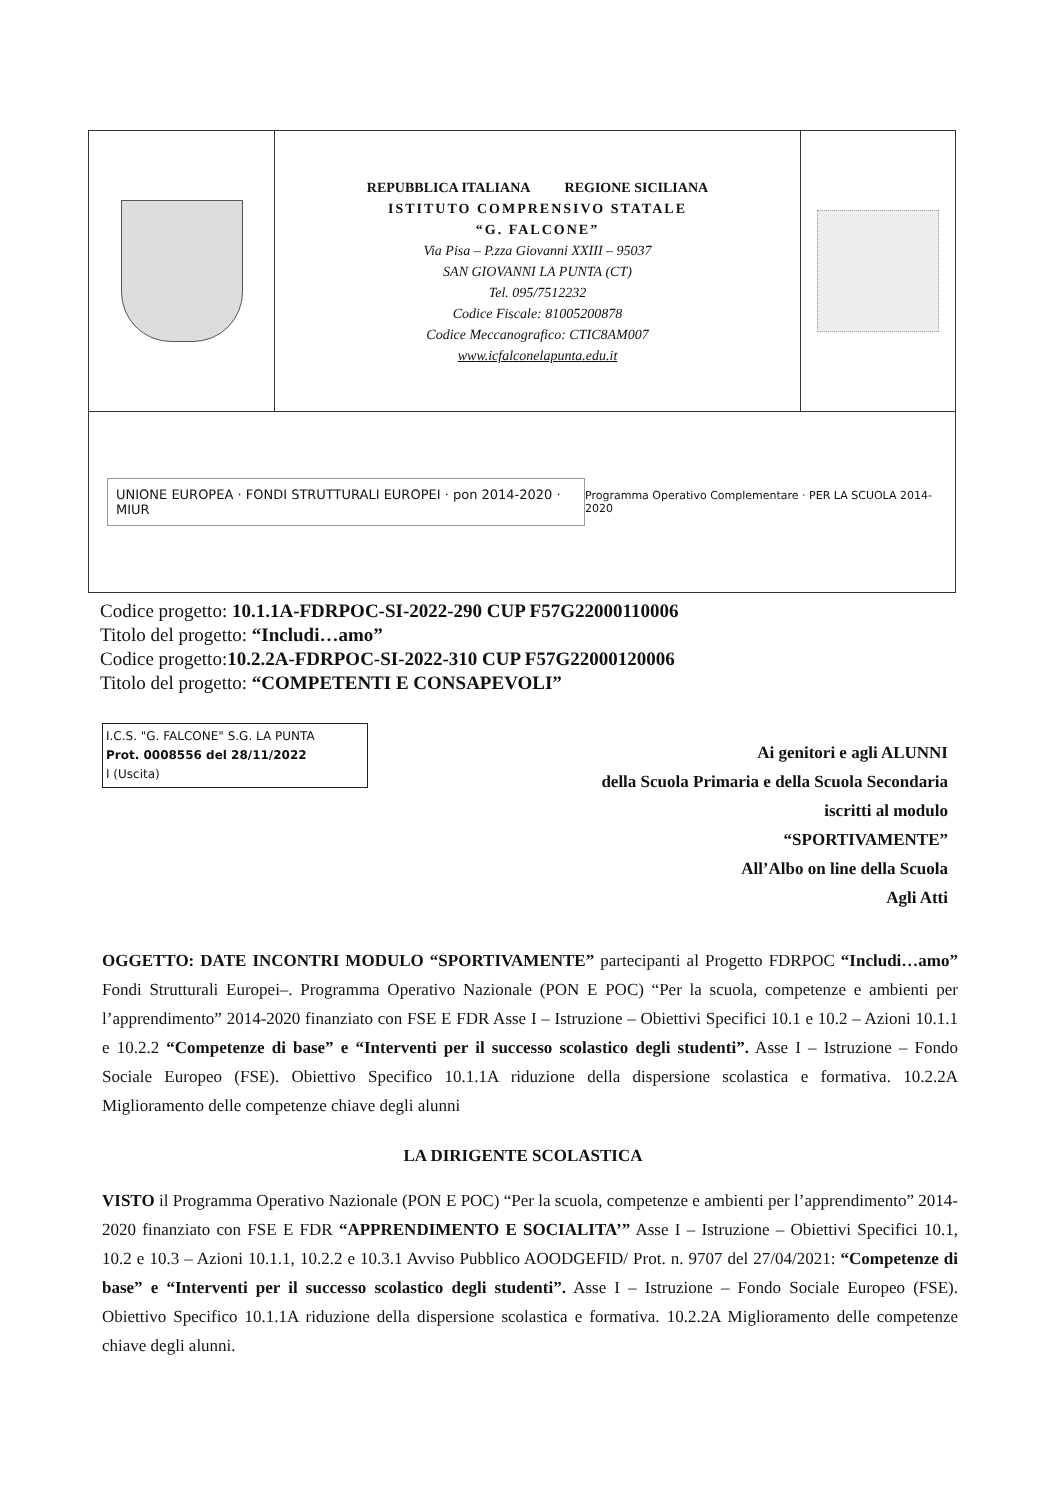| | REPUBBLICA ITALIANA REGIONE SICILIANA ISTITUTO COMPRENSIVO STATALE “G. FALCONE” Via Pisa – P.zza Giovanni XXIII – 95037 SAN GIOVANNI LA PUNTA (CT) Tel. 095/7512232 Codice Fiscale: 81005200878 Codice Meccanografico: CTIC8AM007 www.icfalconelapunta.edu.it | |
| UNIONE EUROPEA · FONDI STRUTTURALI EUROPEI · pon 2014-2020 · MIUR Programma Operativo Complementare · PER LA SCUOLA 2014-2020 | | |
Codice progetto: 10.1.1A-FDRPOC-SI-2022-290 CUP F57G22000110006
Titolo del progetto: “Includi…amo”
Codice progetto:10.2.2A-FDRPOC-SI-2022-310 CUP F57G22000120006
Titolo del progetto: “COMPETENTI E CONSAPEVOLI”
I.C.S. "G. FALCONE" S.G. LA PUNTA
Prot. 0008556 del 28/11/2022
I (Uscita)
Ai genitori e agli ALUNNI
della Scuola Primaria e della Scuola Secondaria
iscritti al modulo
“SPORTIVAMENTE”
All’Albo on line della Scuola
Agli Atti
OGGETTO: DATE INCONTRI MODULO “SPORTIVAMENTE” partecipanti al Progetto FDRPOC “Includi…amo” Fondi Strutturali Europei–. Programma Operativo Nazionale (PON E POC) “Per la scuola, competenze e ambienti per l’apprendimento” 2014-2020 finanziato con FSE E FDR Asse I – Istruzione – Obiettivi Specifici 10.1 e 10.2 – Azioni 10.1.1 e 10.2.2 “Competenze di base” e “Interventi per il successo scolastico degli studenti”. Asse I – Istruzione – Fondo Sociale Europeo (FSE). Obiettivo Specifico 10.1.1A riduzione della dispersione scolastica e formativa. 10.2.2A Miglioramento delle competenze chiave degli alunni
LA DIRIGENTE SCOLASTICA
VISTO il Programma Operativo Nazionale (PON E POC) “Per la scuola, competenze e ambienti per l’apprendimento” 2014-2020 finanziato con FSE E FDR “APPRENDIMENTO E SOCIALITA’” Asse I – Istruzione – Obiettivi Specifici 10.1, 10.2 e 10.3 – Azioni 10.1.1, 10.2.2 e 10.3.1 Avviso Pubblico AOODGEFID/ Prot. n. 9707 del 27/04/2021: “Competenze di base” e “Interventi per il successo scolastico degli studenti”. Asse I – Istruzione – Fondo Sociale Europeo (FSE). Obiettivo Specifico 10.1.1A riduzione della dispersione scolastica e formativa. 10.2.2A Miglioramento delle competenze chiave degli alunni.